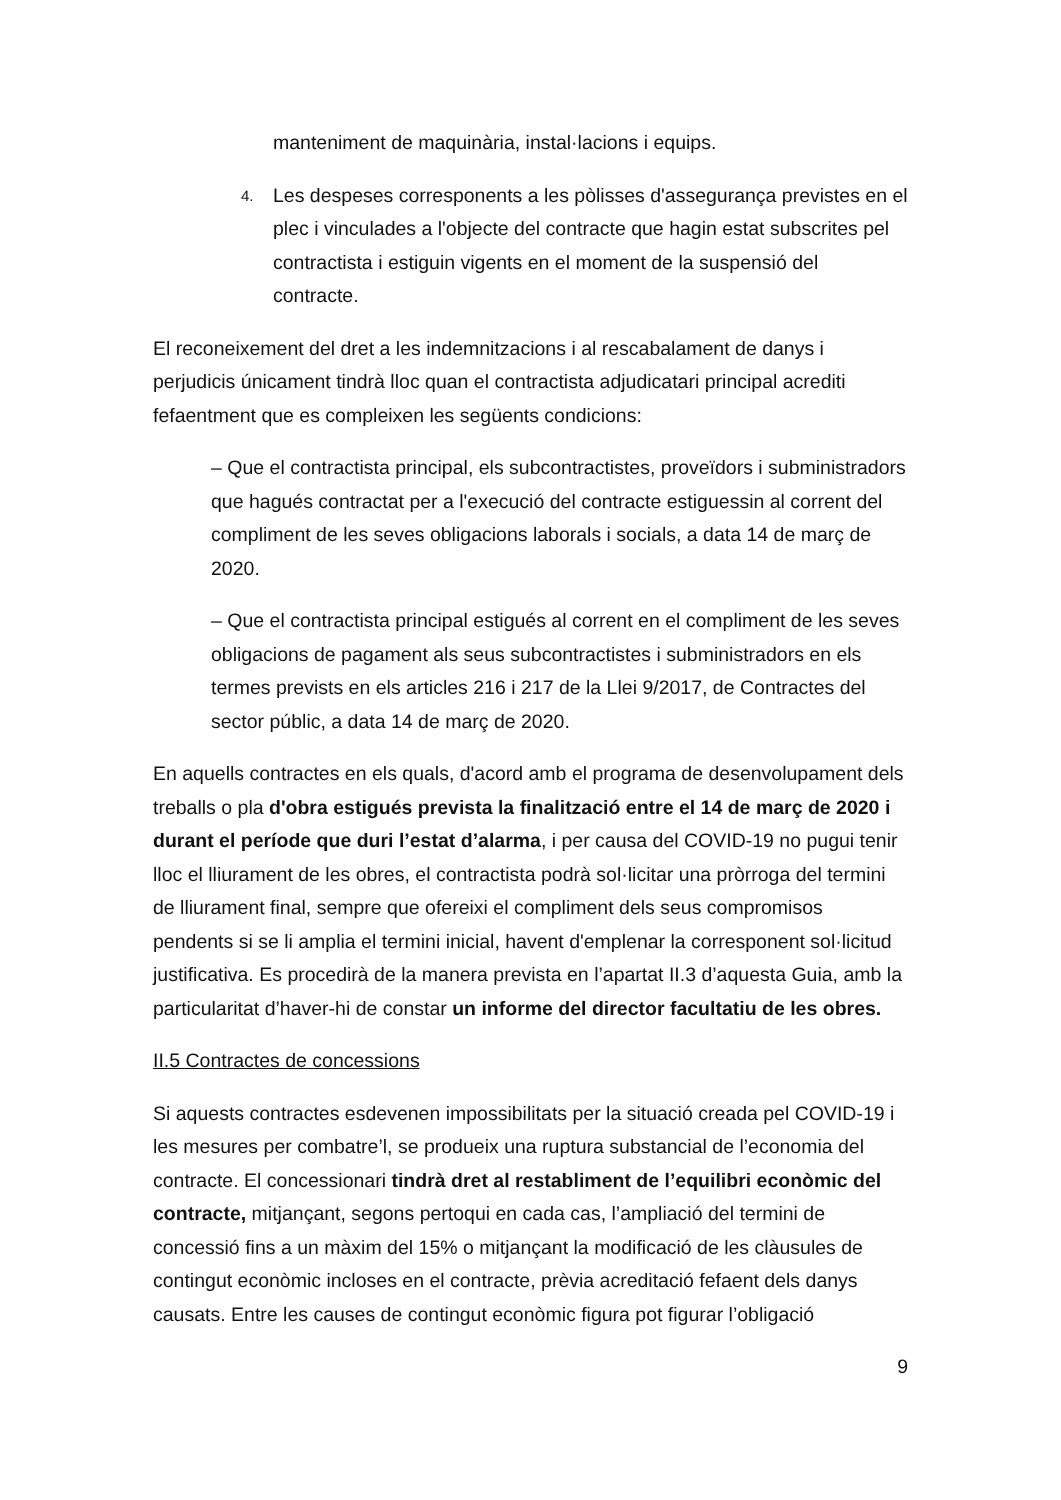manteniment de maquinària, instal·lacions i equips.
4. Les despeses corresponents a les pòlisses d'assegurança previstes en el plec i vinculades a l'objecte del contracte que hagin estat subscrites pel contractista i estiguin vigents en el moment de la suspensió del contracte.
El reconeixement del dret a les indemnitzacions i al rescabalament de danys i perjudicis únicament tindrà lloc quan el contractista adjudicatari principal acrediti fefaentment que es compleixen les següents condicions:
– Que el contractista principal, els subcontractistes, proveïdors i subministradors que hagués contractat per a l'execució del contracte estiguessin al corrent del compliment de les seves obligacions laborals i socials, a data 14 de març de 2020.
– Que el contractista principal estigués al corrent en el compliment de les seves obligacions de pagament als seus subcontractistes i subministradors en els termes prevists en els articles 216 i 217 de la Llei 9/2017, de Contractes del sector públic, a data 14 de març de 2020.
En aquells contractes en els quals, d'acord amb el programa de desenvolupament dels treballs o pla d'obra estigués prevista la finalització entre el 14 de març de 2020 i durant el període que duri l’estat d’alarma, i per causa del COVID-19 no pugui tenir lloc el lliurament de les obres, el contractista podrà sol·licitar una pròrroga del termini de lliurament final, sempre que ofereixi el compliment dels seus compromisos pendents si se li amplia el termini inicial, havent d'emplenar la corresponent sol·licitud justificativa. Es procedirà de la manera prevista en l’apartat II.3 d’aquesta Guia, amb la particularitat d’haver-hi de constar un informe del director facultatiu de les obres.
II.5 Contractes de concessions
Si aquests contractes esdevenen impossibilitats per la situació creada pel COVID-19 i les mesures per combatre’l, se produeix una ruptura substancial de l’economia del contracte. El concessionari tindrà dret al restabliment de l’equilibri econòmic del contracte, mitjançant, segons pertoqui en cada cas, l’ampliació del termini de concessió fins a un màxim del 15% o mitjançant la modificació de les clàusules de contingut econòmic incloses en el contracte, prèvia acreditació fefaent dels danys causats. Entre les causes de contingut econòmic figura pot figurar l’obligació
9